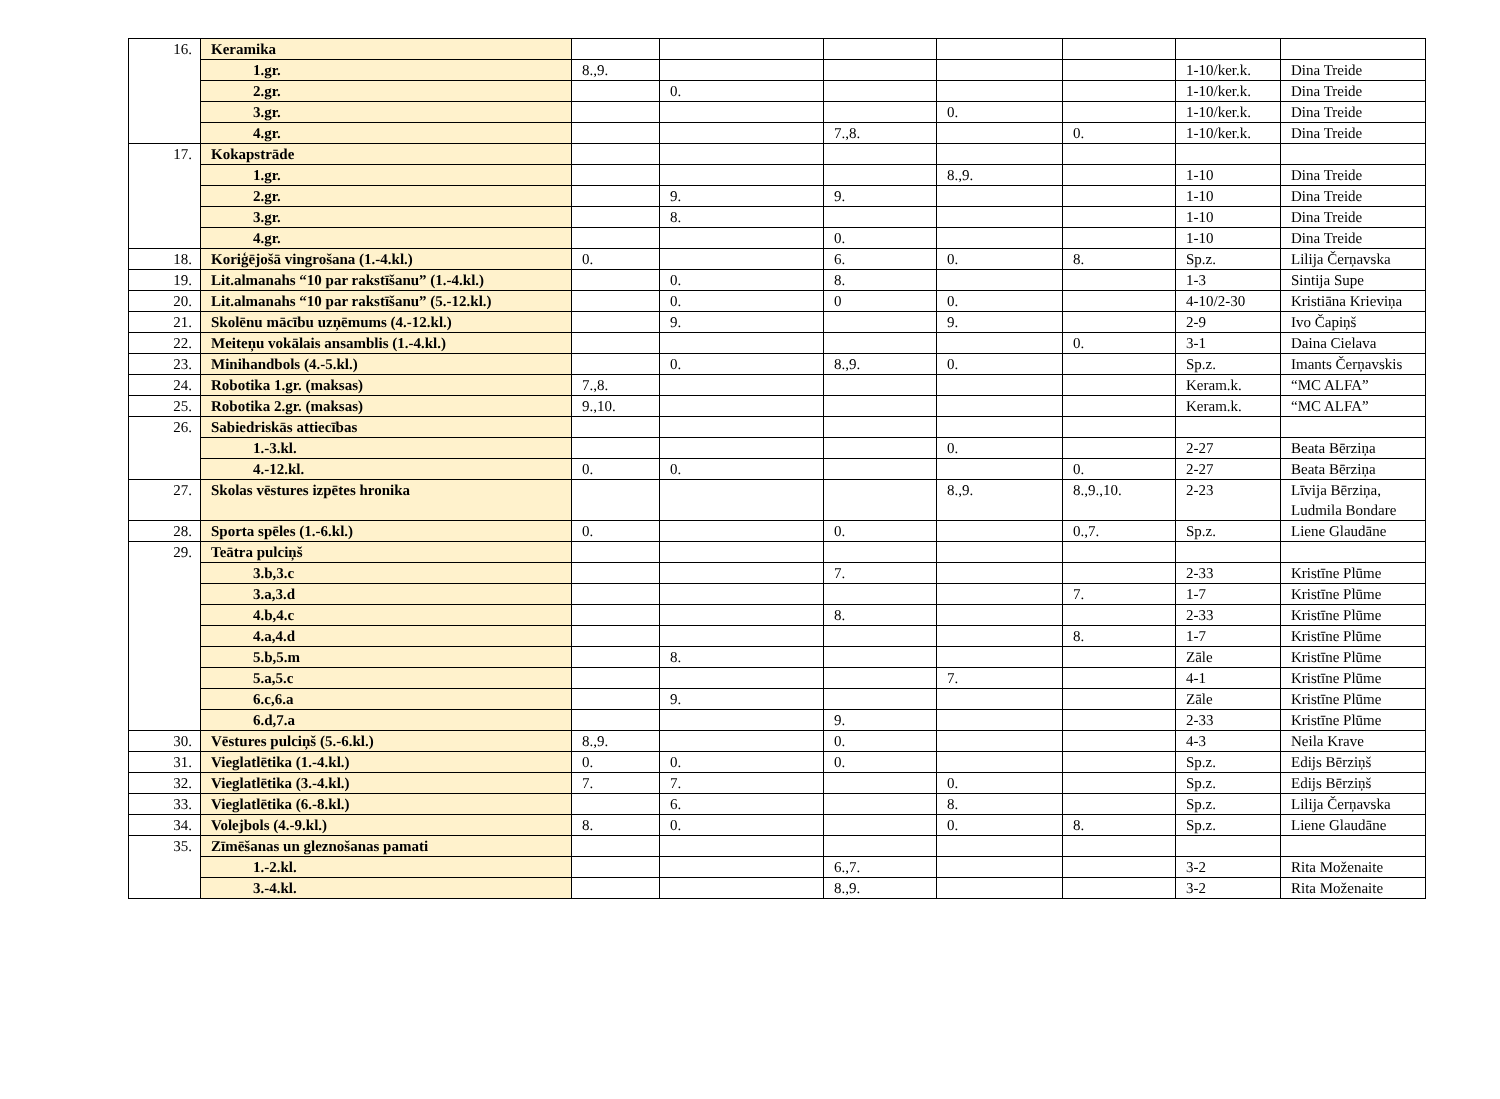| 16. | Keramika | | | | | | | |
| | 1.gr. | 8.,9. | | | | | 1-10/ker.k. | Dina Treide |
| | 2.gr. | | 0. | | | | 1-10/ker.k. | Dina Treide |
| | 3.gr. | | | | 0. | | 1-10/ker.k. | Dina Treide |
| | 4.gr. | | | 7.,8. | | 0. | 1-10/ker.k. | Dina Treide |
| 17. | Kokapstrāde | | | | | | | |
| | 1.gr. | | | | 8.,9. | | 1-10 | Dina Treide |
| | 2.gr. | | 9. | 9. | | | 1-10 | Dina Treide |
| | 3.gr. | | 8. | | | | 1-10 | Dina Treide |
| | 4.gr. | | | 0. | | | 1-10 | Dina Treide |
| 18. | Koriģējošā vingrošana (1.-4.kl.) | 0. | | 6. | 0. | 8. | Sp.z. | Lilija Čerņavska |
| 19. | Lit.almanahs “10 par rakstīšanu” (1.-4.kl.) | | 0. | 8. | | | 1-3 | Sintija Supe |
| 20. | Lit.almanahs “10 par rakstīšanu” (5.-12.kl.) | | 0. | 0 | 0. | | 4-10/2-30 | Kristiāna Krieviņa |
| 21. | Skolēnu mācību uzņēmums (4.-12.kl.) | | 9. | | 9. | | 2-9 | Ivo Čapiņš |
| 22. | Meiteņu vokālais ansamblis (1.-4.kl.) | | | | | 0. | 3-1 | Daina Cielava |
| 23. | Minihandbols (4.-5.kl.) | | 0. | 8.,9. | 0. | | Sp.z. | Imants Čerņavskis |
| 24. | Robotika 1.gr. (maksas) | 7.,8. | | | | | Keram.k. | “MC ALFA” |
| 25. | Robotika 2.gr. (maksas) | 9.,10. | | | | | Keram.k. | “MC ALFA” |
| 26. | Sabiedriskās attiecības | | | | | | | |
| | 1.-3.kl. | | | | 0. | | 2-27 | Beata Bērziņa |
| | 4.-12.kl. | 0. | 0. | | | 0. | 2-27 | Beata Bērziņa |
| 27. | Skolas vēstures izpētes hronika | | | | 8.,9. | 8.,9.,10. | 2-23 | Līvija Bērziņa, Ludmila Bondare |
| 28. | Sporta spēles (1.-6.kl.) | 0. | | 0. | | 0.,7. | Sp.z. | Liene Glaudāne |
| 29. | Teātra pulciņš | | | | | | | |
| | 3.b,3.c | | | 7. | | | 2-33 | Kristīne Plūme |
| | 3.a,3.d | | | | | 7. | 1-7 | Kristīne Plūme |
| | 4.b,4.c | | | 8. | | | 2-33 | Kristīne Plūme |
| | 4.a,4.d | | | | | 8. | 1-7 | Kristīne Plūme |
| | 5.b,5.m | | 8. | | | | Zāle | Kristīne Plūme |
| | 5.a,5.c | | | | 7. | | 4-1 | Kristīne Plūme |
| | 6.c,6.a | | 9. | | | | Zāle | Kristīne Plūme |
| | 6.d,7.a | | | 9. | | | 2-33 | Kristīne Plūme |
| 30. | Vēstures pulciņš (5.-6.kl.) | 8.,9. | | 0. | | | 4-3 | Neila Krave |
| 31. | Vieglatlētika (1.-4.kl.) | 0. | 0. | 0. | | | Sp.z. | Edijs Bērziņš |
| 32. | Vieglatlētika (3.-4.kl.) | 7. | 7. | | 0. | | Sp.z. | Edijs Bērziņš |
| 33. | Vieglatlētika (6.-8.kl.) | | 6. | | 8. | | Sp.z. | Lilija Čerņavska |
| 34. | Volejbols (4.-9.kl.) | 8. | 0. | | 0. | 8. | Sp.z. | Liene Glaudāne |
| 35. | Zīmēšanas un gleznošanas pamati | | | | | | | |
| | 1.-2.kl. | | | 6.,7. | | | 3-2 | Rita Moženaite |
| | 3.-4.kl. | | | 8.,9. | | | 3-2 | Rita Moženaite |